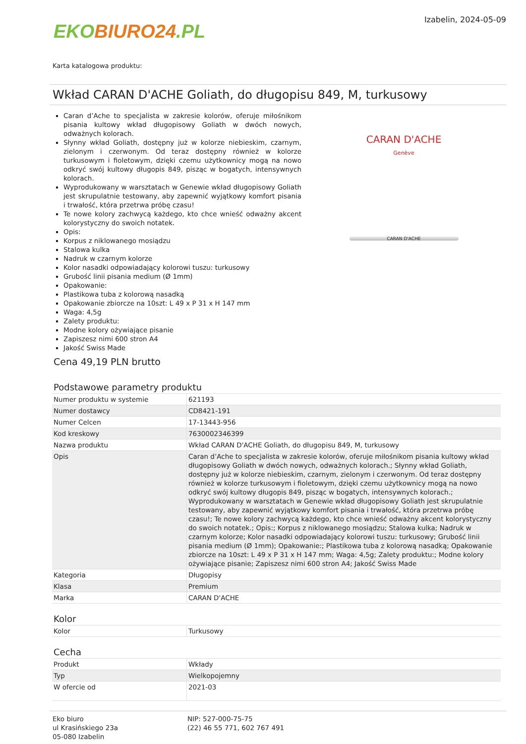EKO BIURO24.PL
Izabelin, 2024-05-09
Karta katalogowa produktu:
Wkład CARAN D'ACHE Goliath, do długopisu 849, M, turkusowy
Caran d’Ache to specjalista w zakresie kolorów, oferuje miłośnikom pisania kultowy wkład długopisowy Goliath w dwóch nowych, odważnych kolorach.
Słynny wkład Goliath, dostępny już w kolorze niebieskim, czarnym, zielonym i czerwonym. Od teraz dostępny również w kolorze turkusowym i fioletowym, dzięki czemu użytkownicy mogą na nowo odkryć swój kultowy długopis 849, pisząc w bogatych, intensywnych kolorach.
Wyprodukowany w warsztatach w Genewie wkład długopisowy Goliath jest skrupulatnie testowany, aby zapewnić wyjątkowy komfort pisania i trwałość, która przetrwa próbę czasu!
Te nowe kolory zachwycą każdego, kto chce wnieść odważny akcent kolorystyczny do swoich notatek.
Opis:
Korpus z niklowanego mosiądzu
Stalowa kulka
Nadruk w czarnym kolorze
Kolor nasadki odpowiadający kolorowi tuszu: turkusowy
Grubość linii pisania medium (Ø 1mm)
Opakowanie:
Plastikowa tuba z kolorową nasadką
Opakowanie zbiorcze na 10szt: L 49 x P 31 x H 147 mm
Waga: 4,5g
Zalety produktu:
Modne kolory ożywiające pisanie
Zapiszesz nimi 600 stron A4
Jakość Swiss Made
CARAN D'ACHE
Genève
CARAN D'ACHE
Cena 49,19 PLN brutto
Podstawowe parametry produktu
| Numer produktu w systemie | 621193 |
| Numer dostawcy | CD8421-191 |
| Numer Celcen | 17-13443-956 |
| Kod kreskowy | 7630002346399 |
| Nazwa produktu | Wkład CARAN D'ACHE Goliath, do długopisu 849, M, turkusowy |
| Opis | Caran d’Ache to specjalista w zakresie kolorów, oferuje miłośnikom pisania kultowy wkład długopisowy Goliath w dwóch nowych, odważnych kolorach.; Słynny wkład Goliath, dostępny już w kolorze niebieskim, czarnym, zielonym i czerwonym. Od teraz dostępny również w kolorze turkusowym i fioletowym, dzięki czemu użytkownicy mogą na nowo odkryć swój kultowy długopis 849, pisząc w bogatych, intensywnych kolorach.; Wyprodukowany w warsztatach w Genewie wkład długopisowy Goliath jest skrupulatnie testowany, aby zapewnić wyjątkowy komfort pisania i trwałość, która przetrwa próbę czasu!; Te nowe kolory zachwycą każdego, kto chce wnieść odważny akcent kolorystyczny do swoich notatek.; Opis:; Korpus z niklowanego mosiądzu; Stalowa kulka; Nadruk w czarnym kolorze; Kolor nasadki odpowiadający kolorowi tuszu: turkusowy; Grubość linii pisania medium (Ø 1mm); Opakowanie:; Plastikowa tuba z kolorową nasadką; Opakowanie zbiorcze na 10szt: L 49 x P 31 x H 147 mm; Waga: 4,5g; Zalety produktu:; Modne kolory ożywiające pisanie; Zapiszesz nimi 600 stron A4; Jakość Swiss Made |
| Kategoria | Długopisy |
| Klasa | Premium |
| Marka | CARAN D'ACHE |
Kolor
| Kolor | Turkusowy |
Cecha
| Produkt | Wkłady |
| Typ | Wielkopojemny |
| W ofercie od | 2021-03 |
Eko biuro
ul Krasińskiego 23a
05-080 Izabelin
NIP: 527-000-75-75
(22) 46 55 771, 602 767 491